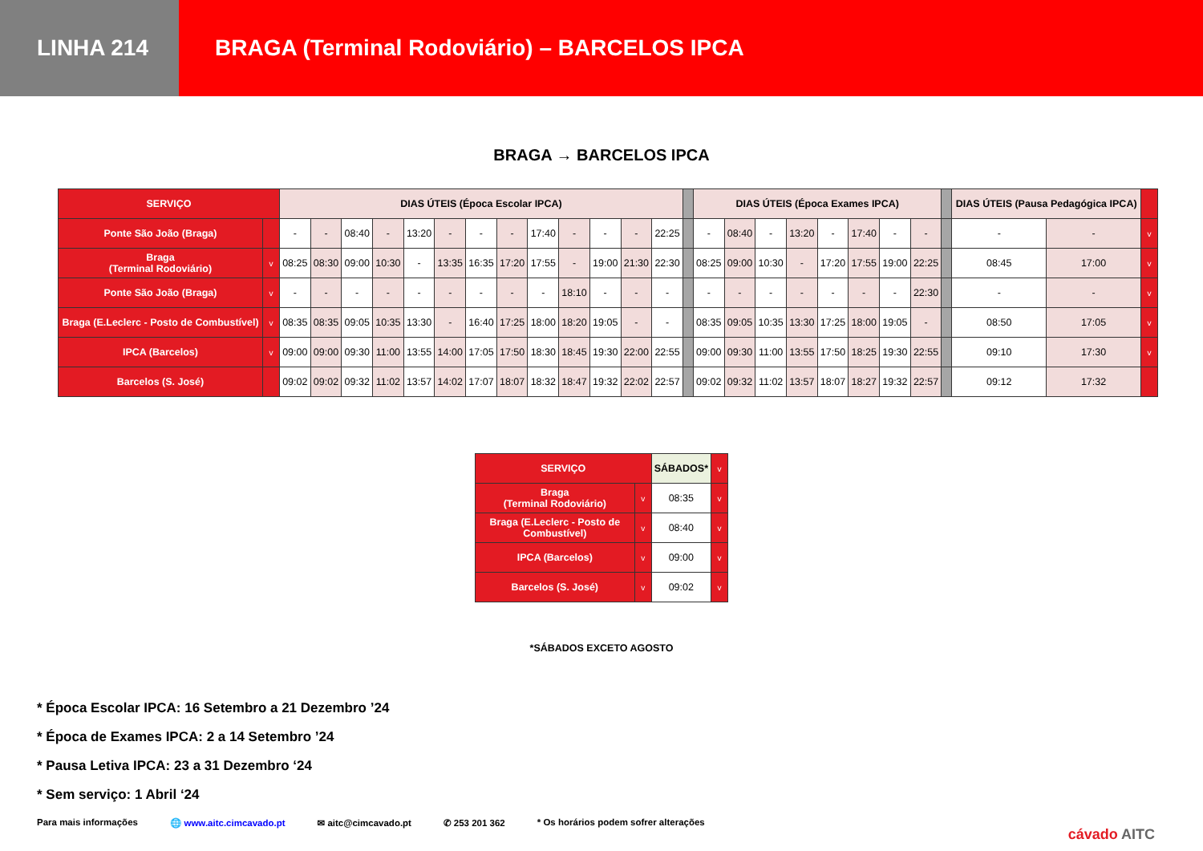LINHA 214 BRAGA (Terminal Rodoviário) – BARCELOS IPCA
BRAGA → BARCELOS IPCA
| SERVIÇO | | DIAS ÚTEIS (Época Escolar IPCA) | | | | | | | | | | | | | | DIAS ÚTEIS (Época Exames IPCA) | | | | | | | | | DIAS ÚTEIS (Pausa Pedagógica IPCA) | | |
| Ponte São João (Braga) | | - | - | 08:40 | - | 13:20 | - | - | - | 17:40 | - | - | - | 22:25 | | - | 08:40 | - | 13:20 | - | 17:40 | - | - | | - | - | v |
| Braga (Terminal Rodoviário) | v | 08:25 | 08:30 | 09:00 | 10:30 | - | 13:35 | 16:35 | 17:20 | 17:55 | - | 19:00 | 21:30 | 22:30 | | 08:25 | 09:00 | 10:30 | - | 17:20 | 17:55 | 19:00 | 22:25 | | 08:45 | 17:00 | v |
| Ponte São João (Braga) | v | - | - | - | - | - | - | - | - | - | 18:10 | - | - | - | | - | - | - | - | - | - | - | 22:30 | | - | - | v |
| Braga (E.Leclerc - Posto de Combustível) | v | 08:35 | 08:35 | 09:05 | 10:35 | 13:30 | - | 16:40 | 17:25 | 18:00 | 18:20 | 19:05 | - | - | | 08:35 | 09:05 | 10:35 | 13:30 | 17:25 | 18:00 | 19:05 | - | | 08:50 | 17:05 | v |
| IPCA (Barcelos) | v | 09:00 | 09:00 | 09:30 | 11:00 | 13:55 | 14:00 | 17:05 | 17:50 | 18:30 | 18:45 | 19:30 | 22:00 | 22:55 | | 09:00 | 09:30 | 11:00 | 13:55 | 17:50 | 18:25 | 19:30 | 22:55 | | 09:10 | 17:30 | v |
| Barcelos (S. José) | | 09:02 | 09:02 | 09:32 | 11:02 | 13:57 | 14:02 | 17:07 | 18:07 | 18:32 | 18:47 | 19:32 | 22:02 | 22:57 | | 09:02 | 09:32 | 11:02 | 13:57 | 18:07 | 18:27 | 19:32 | 22:57 | | 09:12 | 17:32 | |
| SERVIÇO | | SÁBADOS* | v |
| Braga (Terminal Rodoviário) | v | 08:35 | v |
| Braga (E.Leclerc - Posto de Combustível) | v | 08:40 | v |
| IPCA (Barcelos) | v | 09:00 | v |
| Barcelos (S. José) | v | 09:02 | v |
*SÁBADOS EXCETO AGOSTO
* Época Escolar IPCA: 16 Setembro a 21 Dezembro ’24
* Época de Exames IPCA: 2 a 14 Setembro ’24
* Pausa Letiva IPCA: 23 a 31 Dezembro ‘24
* Sem serviço: 1 Abril ‘24
Para mais informações 🌐 www.aitc.cimcavado.pt ✉ aitc@cimcavado.pt ✆ 253 201 362 * Os horários podem sofrer alterações
cávado AITC